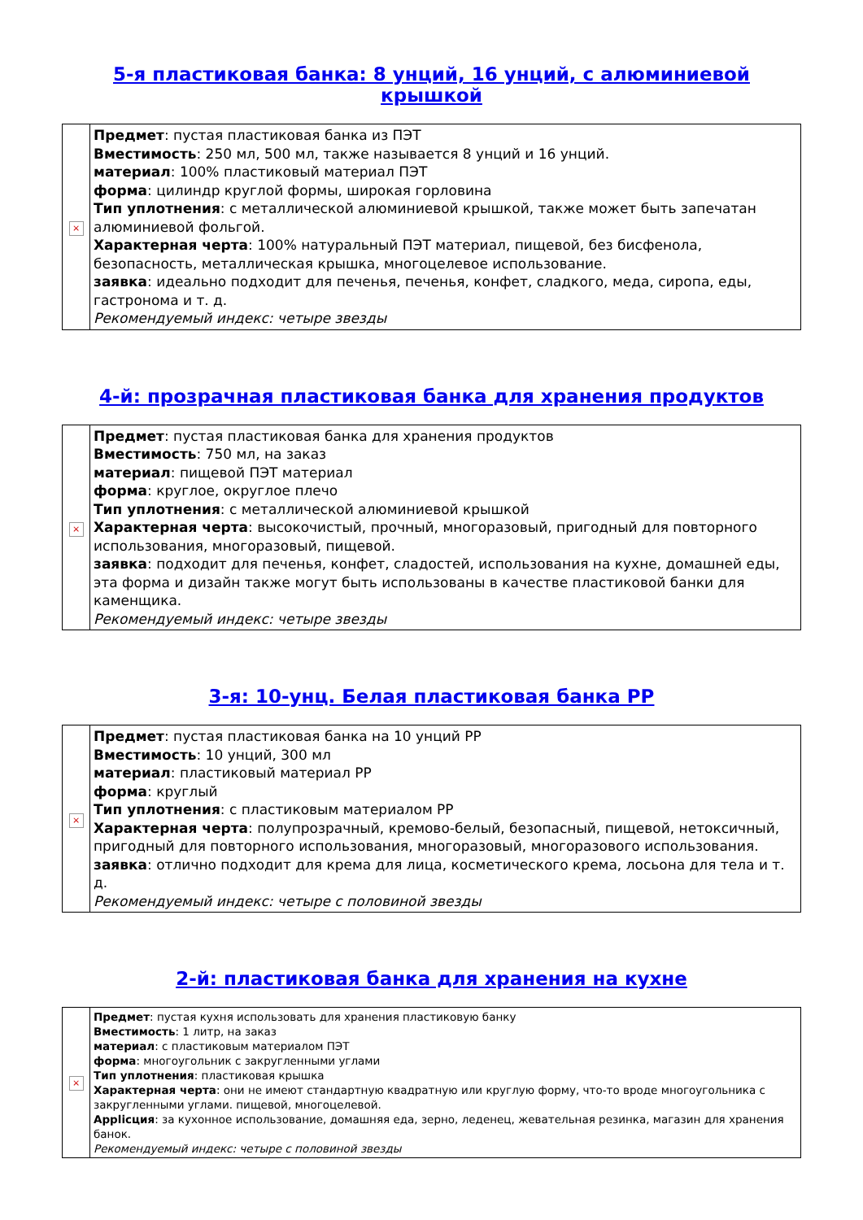5-я пластиковая банка: 8 унций, 16 унций, с алюминиевой крышкой
| × | Предмет : пустая пластиковая банка из ПЭТ Вместимость : 250 мл, 500 мл, также называется 8 унций и 16 унций. материал : 100% пластиковый материал ПЭТ форма : цилиндр круглой формы, широкая горловина Тип уплотнения : с металлической алюминиевой крышкой, также может быть запечатан алюминиевой фольгой. Характерная черта : 100% натуральный ПЭТ материал, пищевой, без бисфенола, безопасность, металлическая крышка, многоцелевое использование. заявка : идеально подходит для печенья, печенья, конфет, сладкого, меда, сиропа, еды, гастронома и т. д. Рекомендуемый индекс: четыре звезды |
4-й: прозрачная пластиковая банка для хранения продуктов
| × | Предмет : пустая пластиковая банка для хранения продуктов Вместимость : 750 мл, на заказ материал : пищевой ПЭТ материал форма : круглое, округлое плечо Тип уплотнения : с металлической алюминиевой крышкой Характерная черта : высокочистый, прочный, многоразовый, пригодный для повторного использования, многоразовый, пищевой. заявка : подходит для печенья, конфет, сладостей, использования на кухне, домашней еды, эта форма и дизайн также могут быть использованы в качестве пластиковой банки для каменщика. Рекомендуемый индекс: четыре звезды |
3-я: 10-унц. Белая пластиковая банка PP
| × | Предмет : пустая пластиковая банка на 10 унций PP Вместимость : 10 унций, 300 мл материал : пластиковый материал PP форма : круглый Тип уплотнения : с пластиковым материалом PP Характерная черта : полупрозрачный, кремово-белый, безопасный, пищевой, нетоксичный, пригодный для повторного использования, многоразовый, многоразового использования. заявка : отлично подходит для крема для лица, косметического крема, лосьона для тела и т. д. Рекомендуемый индекс: четыре с половиной звезды |
2-й: пластиковая банка для хранения на кухне
| × | Предмет : пустая кухня использовать для хранения пластиковую банку Вместимость : 1 литр, на заказ материал : с пластиковым материалом ПЭТ форма : многоугольник с закругленными углами Тип уплотнения : пластиковая крышка Характерная черта : они не имеют стандартную квадратную или круглую форму, что-то вроде многоугольника с закругленными углами. пищевой, многоцелевой. Applicция : за кухонное использование, домашняя еда, зерно, леденец, жевательная резинка, магазин для хранения банок. Рекомендуемый индекс: четыре с половиной звезды |